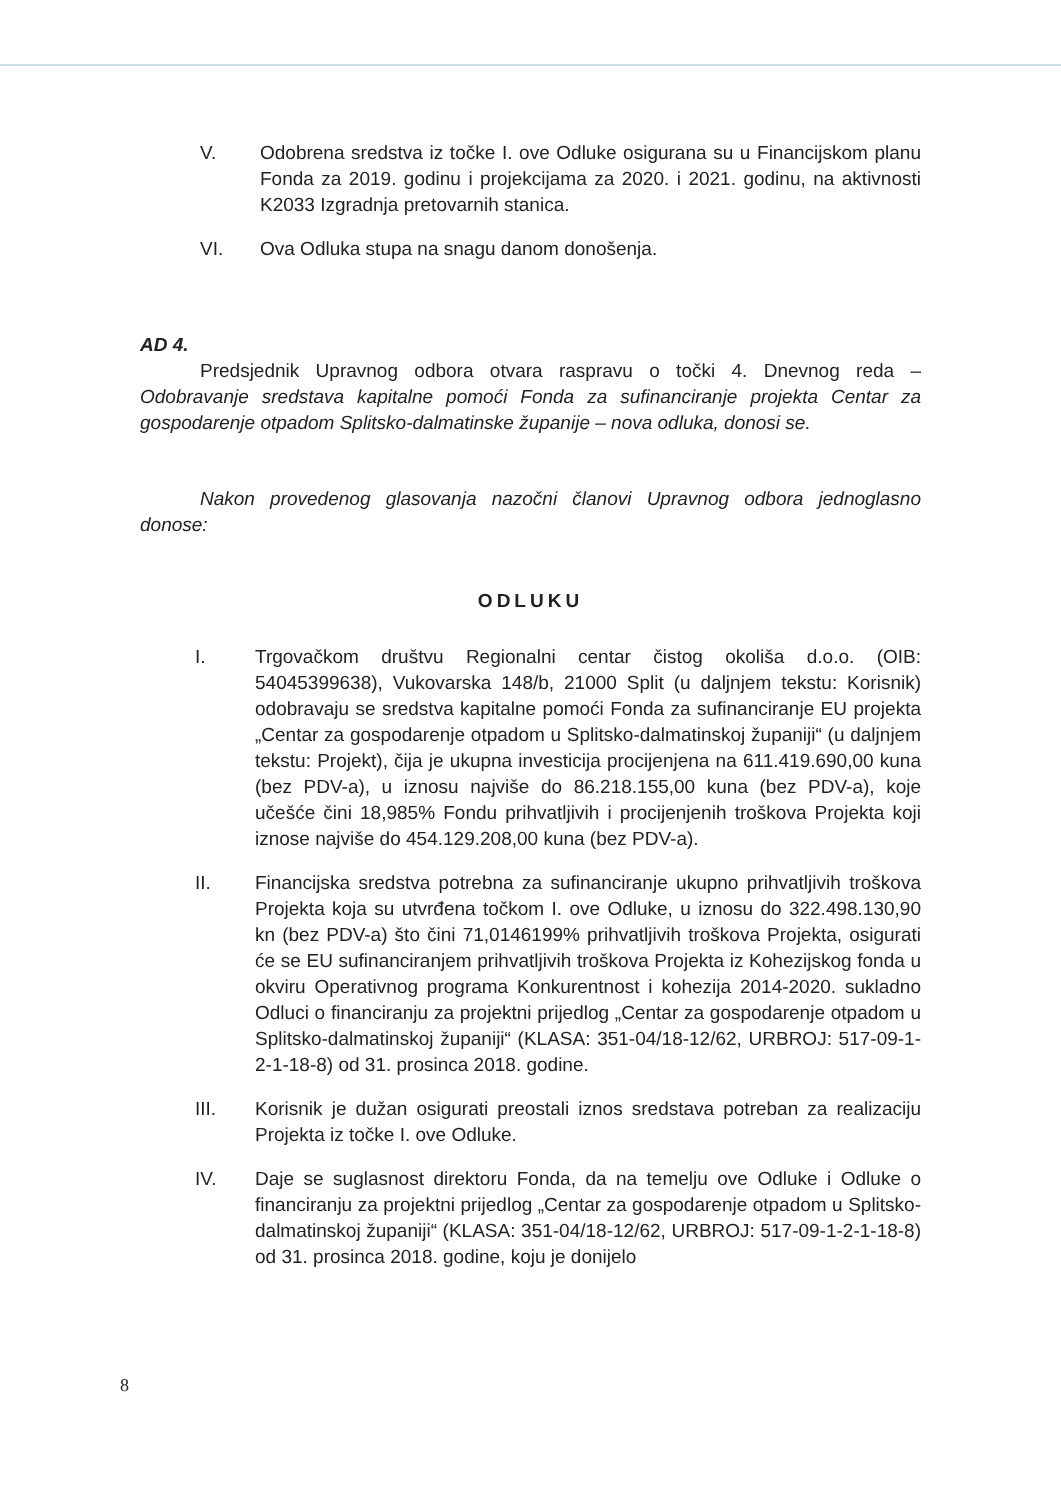V. Odobrena sredstva iz točke I. ove Odluke osigurana su u Financijskom planu Fonda za 2019. godinu i projekcijama za 2020. i 2021. godinu, na aktivnosti K2033 Izgradnja pretovarnih stanica.
VI. Ova Odluka stupa na snagu danom donošenja.
AD 4.
Predsjednik Upravnog odbora otvara raspravu o točki 4. Dnevnog reda – Odobravanje sredstava kapitalne pomoći Fonda za sufinanciranje projekta Centar za gospodarenje otpadom Splitsko-dalmatinske županije – nova odluka, donosi se.
Nakon provedenog glasovanja nazočni članovi Upravnog odbora jednoglasno donose:
ODLUKU
I. Trgovačkom društvu Regionalni centar čistog okoliša d.o.o. (OIB: 54045399638), Vukovarska 148/b, 21000 Split (u daljnjem tekstu: Korisnik) odobravaju se sredstva kapitalne pomoći Fonda za sufinanciranje EU projekta „Centar za gospodarenje otpadom u Splitsko-dalmatinskoj županiji“ (u daljnjem tekstu: Projekt), čija je ukupna investicija procijenjena na 611.419.690,00 kuna (bez PDV-a), u iznosu najviše do 86.218.155,00 kuna (bez PDV-a), koje učešće čini 18,985% Fondu prihvatljivih i procijenjenih troškova Projekta koji iznose najviše do 454.129.208,00 kuna (bez PDV-a).
II. Financijska sredstva potrebna za sufinanciranje ukupno prihvatljivih troškova Projekta koja su utvrđena točkom I. ove Odluke, u iznosu do 322.498.130,90 kn (bez PDV-a) što čini 71,0146199% prihvatljivih troškova Projekta, osigurati će se EU sufinanciranjem prihvatljivih troškova Projekta iz Kohezijskog fonda u okviru Operativnog programa Konkurentnost i kohezija 2014-2020. sukladno Odluci o financiranju za projektni prijedlog „Centar za gospodarenje otpadom u Splitsko-dalmatinskoj županiji“ (KLASA: 351-04/18-12/62, URBROJ: 517-09-1-2-1-18-8) od 31. prosinca 2018. godine.
III. Korisnik je dužan osigurati preostali iznos sredstava potreban za realizaciju Projekta iz točke I. ove Odluke.
IV. Daje se suglasnost direktoru Fonda, da na temelju ove Odluke i Odluke o financiranju za projektni prijedlog „Centar za gospodarenje otpadom u Splitsko-dalmatinskoj županiji“ (KLASA: 351-04/18-12/62, URBROJ: 517-09-1-2-1-18-8) od 31. prosinca 2018. godine, koju je donijelo
8